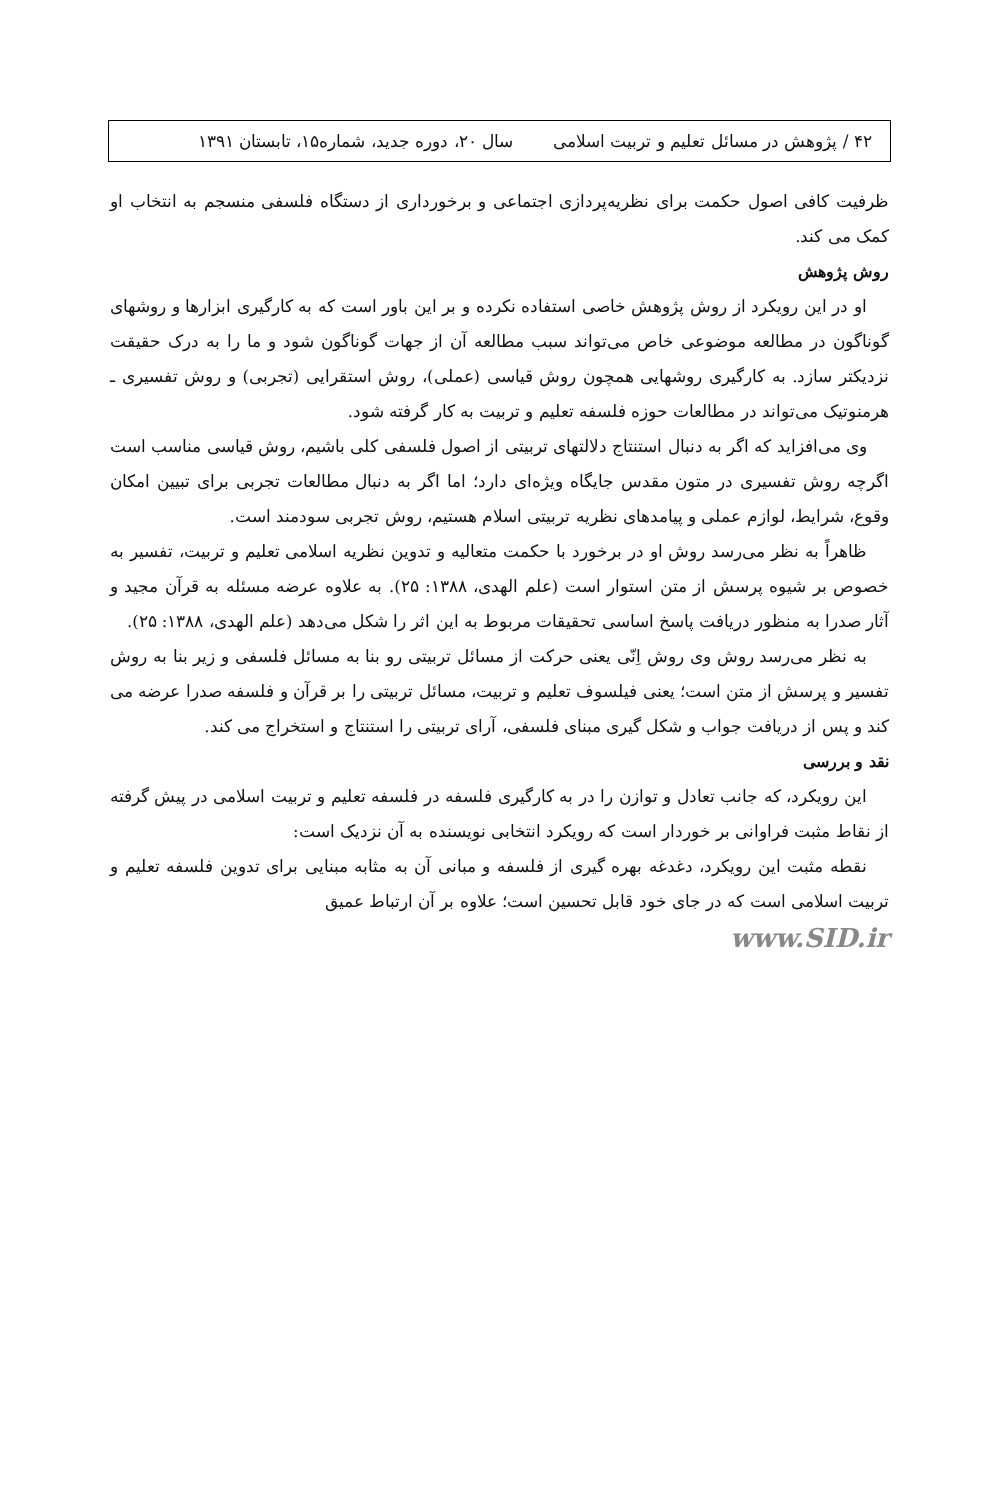۴۲ / پژوهش در مسائل تعلیم و تربیت اسلامی سال ۲۰، دوره جدید، شماره۱۵، تابستان ۱۳۹۱
ظرفیت کافی اصول حکمت برای نظریه‌پردازی اجتماعی و برخورداری از دستگاه فلسفی منسجم به انتخاب او کمک می کند.
روش پژوهش
او در این رویکرد از روش پژوهش خاصی استفاده نکرده و بر این باور است که به کارگیری ابزارها و روشهای گوناگون در مطالعه موضوعی خاص می‌تواند سبب مطالعه آن از جهات گوناگون شود و ما را به درک حقیقت نزدیکتر سازد. به کارگیری روشهایی همچون روش قیاسی (عملی)، روش استقرایی (تجربی) و روش تفسیری ـ هرمنوتیک می‌تواند در مطالعات حوزه فلسفه تعلیم و تربیت به کار گرفته شود.
وی می‌افزاید که اگر به دنبال استنتاج دلالتهای تربیتی از اصول فلسفی کلی باشیم، روش قیاسی مناسب است اگرچه روش تفسیری در متون مقدس جایگاه ویژه‌ای دارد؛ اما اگر به دنبال مطالعات تجربی برای تبیین امکان وقوع، شرایط، لوازم عملی و پیامدهای نظریه تربیتی اسلام هستیم، روش تجربی سودمند است.
ظاهراً به نظر می‌رسد روش او در برخورد با حکمت متعالیه و تدوین نظریه اسلامی تعلیم و تربیت، تفسیر به خصوص بر شیوه پرسش از متن استوار است (علم الهدی، ۱۳۸۸: ۲۵). به علاوه عرضه مسئله به قرآن مجید و آثار صدرا به منظور دریافت پاسخ اساسی تحقیقات مربوط به این اثر را شکل می‌دهد (علم الهدی، ۱۳۸۸: ۲۵).
به نظر می‌رسد روش وی روش اِنّی یعنی حرکت از مسائل تربیتی رو بنا به مسائل فلسفی و زیر بنا به روش تفسیر و پرسش از متن است؛ یعنی فیلسوف تعلیم و تربیت، مسائل تربیتی را بر قرآن و فلسفه صدرا عرضه می کند و پس از دریافت جواب و شکل گیری مبنای فلسفی، آرای تربیتی را استنتاج و استخراج می کند.
نقد و بررسی
این رویکرد، که جانب تعادل و توازن را در به کارگیری فلسفه در فلسفه تعلیم و تربیت اسلامی در پیش گرفته از نقاط مثبت فراوانی بر خوردار است که رویکرد انتخابی نویسنده به آن نزدیک است:
نقطه مثبت این رویکرد، دغدغه بهره گیری از فلسفه و مبانی آن به مثابه مبنایی برای تدوین فلسفه تعلیم و تربیت اسلامی است که در جای خود قابل تحسین است؛ علاوه بر آن ارتباط عمیق
www.SID.ir